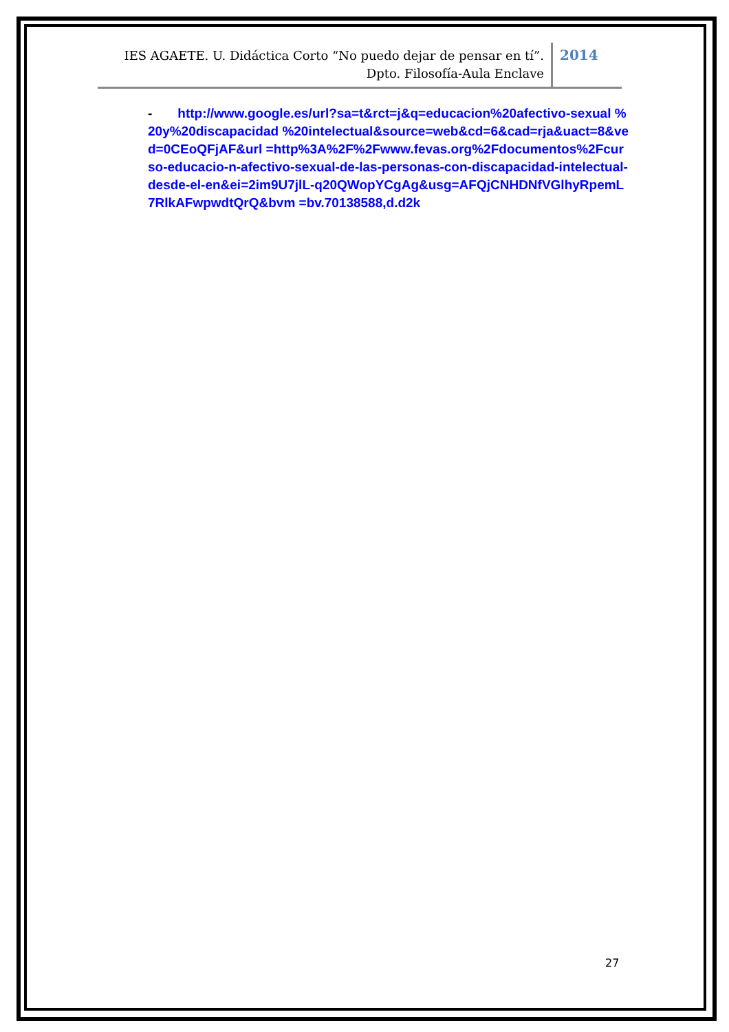IES AGAETE. U. Didáctica Corto “No puedo dejar de pensar en tí”.
Dpto. Filosofía-Aula Enclave
2014
- http://www.google.es/url?sa=t&rct=j&q=educacion%20afectivo-sexual %20y%20discapacidad %20intelectual&source=web&cd=6&cad=rja&uact=8&ved=0CEoQFjAF&url =http%3A%2F%2Fwww.fevas.org%2Fdocumentos%2Fcurso-educacio-n-afectivo-sexual-de-las-personas-con-discapacidad-intelectual-desde-el-en&ei=2im9U7jlL-q20QWopYCgAg&usg=AFQjCNHDNfVGlhyRpemL7RlkAFwpwdtQrQ&bvm =bv.70138588,d.d2k
27